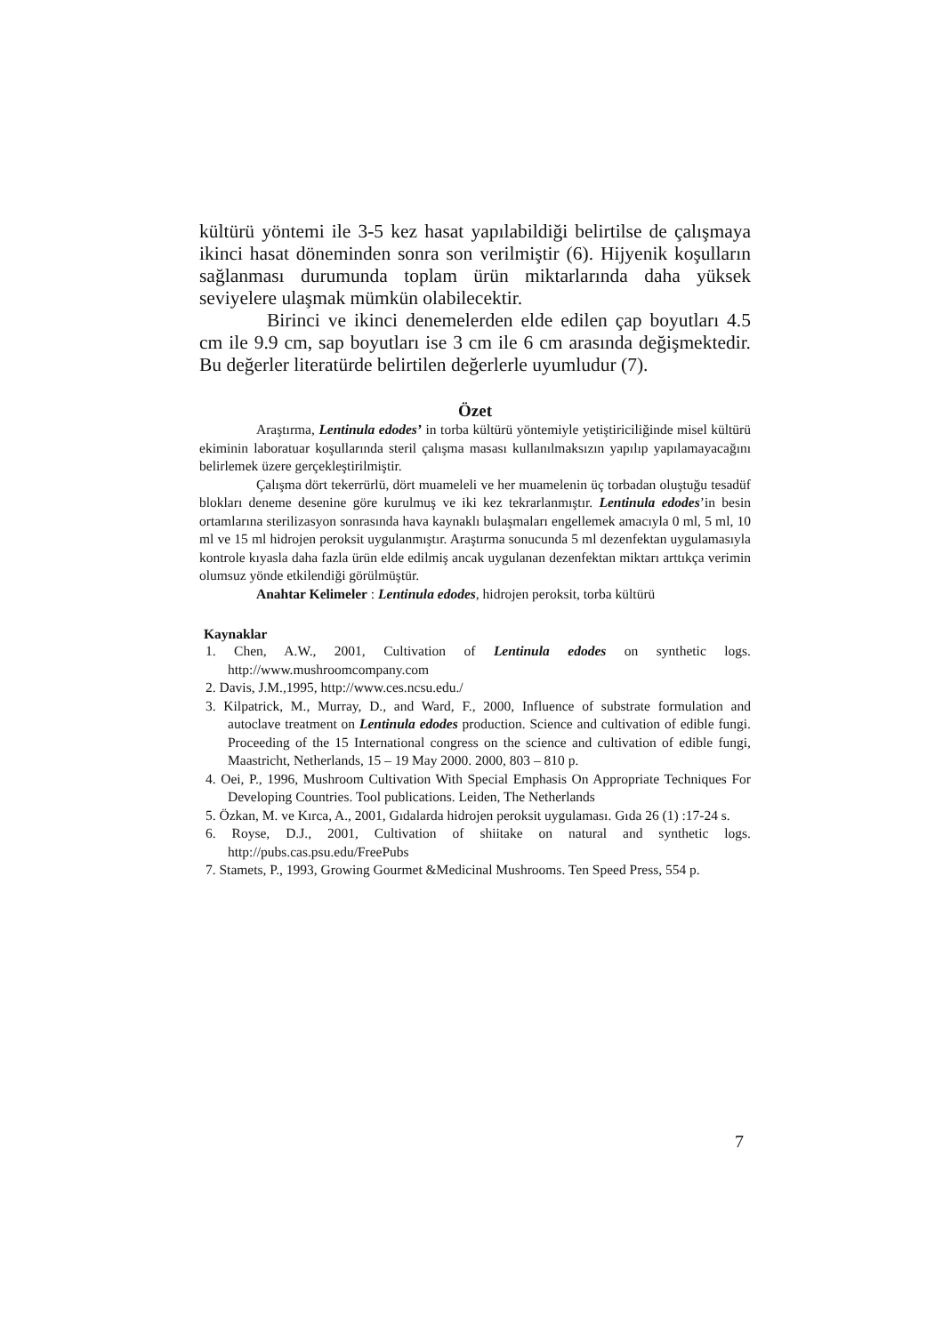kültürü yöntemi ile 3-5 kez hasat yapılabildiği belirtilse de çalışmaya ikinci hasat döneminden sonra son verilmiştir (6). Hijyenik koşulların sağlanması durumunda toplam ürün miktarlarında daha yüksek seviyelere ulaşmak mümkün olabilecektir.
Birinci ve ikinci denemelerden elde edilen çap boyutları 4.5 cm ile 9.9 cm, sap boyutları ise 3 cm ile 6 cm arasında değişmektedir. Bu değerler literatürde belirtilen değerlerle uyumludur (7).
Özet
Araştırma, Lentinula edodes’ in torba kültürü yöntemiyle yetiştiriciliğinde misel kültürü ekiminin laboratuar koşullarında steril çalışma masası kullanılmaksızın yapılıp yapılamayacağını belirlemek üzere gerçekleştirilmiştir.
Çalışma dört tekerrürlü, dört muameleli ve her muamelenin üç torbadan oluştuğu tesadüf blokları deneme desenine göre kurulmuş ve iki kez tekrarlanmıştır. Lentinula edodes’in besin ortamlarına sterilizasyon sonrasında hava kaynaklı bulaşmaları engellemek amacıyla 0 ml, 5 ml, 10 ml ve 15 ml hidrojen peroksit uygulanmıştır. Araştırma sonucunda 5 ml dezenfektan uygulamasıyla kontrole kıyasla daha fazla ürün elde edilmiş ancak uygulanan dezenfektan miktarı arttıkça verimin olumsuz yönde etkilendiği görülmüştür.
Anahtar Kelimeler : Lentinula edodes, hidrojen peroksit, torba kültürü
Kaynaklar
1. Chen, A.W., 2001, Cultivation of Lentinula edodes on synthetic logs. http://www.mushroomcompany.com
2. Davis, J.M.,1995, http://www.ces.ncsu.edu./
3. Kilpatrick, M., Murray, D., and Ward, F., 2000, Influence of substrate formulation and autoclave treatment on Lentinula edodes production. Science and cultivation of edible fungi. Proceeding of the 15 International congress on the science and cultivation of edible fungi, Maastricht, Netherlands, 15 – 19 May 2000. 2000, 803 – 810 p.
4. Oei, P., 1996, Mushroom Cultivation With Special Emphasis On Appropriate Techniques For Developing Countries. Tool publications. Leiden, The Netherlands
5. Özkan, M. ve Kırca, A., 2001, Gıdalarda hidrojen peroksit uygulaması. Gıda 26 (1) :17-24 s.
6. Royse, D.J., 2001, Cultivation of shiitake on natural and synthetic logs. http://pubs.cas.psu.edu/FreePubs
7. Stamets, P., 1993, Growing Gourmet &Medicinal Mushrooms. Ten Speed Press, 554 p.
7